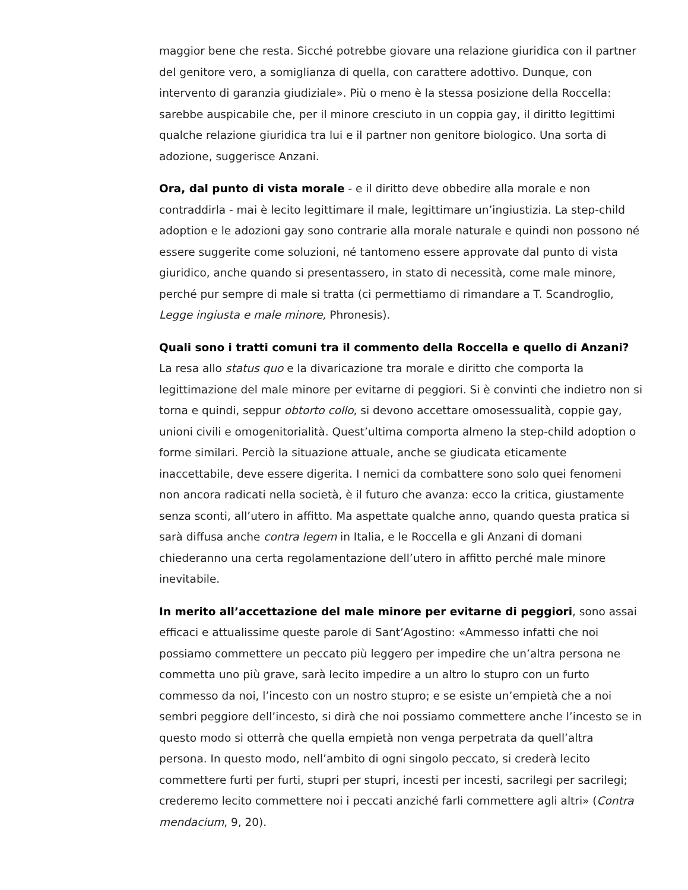maggior bene che resta. Sicché potrebbe giovare una relazione giuridica con il partner del genitore vero, a somiglianza di quella, con carattere adottivo. Dunque, con intervento di garanzia giudiziale». Più o meno è la stessa posizione della Roccella: sarebbe auspicabile che, per il minore cresciuto in un coppia gay, il diritto legittimi qualche relazione giuridica tra lui e il partner non genitore biologico. Una sorta di adozione, suggerisce Anzani.
Ora, dal punto di vista morale - e il diritto deve obbedire alla morale e non contraddirla - mai è lecito legittimare il male, legittimare un’ingiustizia. La step-child adoption e le adozioni gay sono contrarie alla morale naturale e quindi non possono né essere suggerite come soluzioni, né tantomeno essere approvate dal punto di vista giuridico, anche quando si presentassero, in stato di necessità, come male minore, perché pur sempre di male si tratta (ci permettiamo di rimandare a T. Scandroglio, Legge ingiusta e male minore, Phronesis).
Quali sono i tratti comuni tra il commento della Roccella e quello di Anzani? La resa allo status quo e la divaricazione tra morale e diritto che comporta la legittimazione del male minore per evitarne di peggiori. Si è convinti che indietro non si torna e quindi, seppur obtorto collo, si devono accettare omosessualità, coppie gay, unioni civili e omogenitorialità. Quest’ultima comporta almeno la step-child adoption o forme similari. Perciò la situazione attuale, anche se giudicata eticamente inaccettabile, deve essere digerita. I nemici da combattere sono solo quei fenomeni non ancora radicati nella società, è il futuro che avanza: ecco la critica, giustamente senza sconti, all’utero in affitto. Ma aspettate qualche anno, quando questa pratica si sarà diffusa anche contra legem in Italia, e le Roccella e gli Anzani di domani chiederanno una certa regolamentazione dell’utero in affitto perché male minore inevitabile.
In merito all’accettazione del male minore per evitarne di peggiori, sono assai efficaci e attualissime queste parole di Sant’Agostino: «Ammesso infatti che noi possiamo commettere un peccato più leggero per impedire che un’altra persona ne commetta uno più grave, sarà lecito impedire a un altro lo stupro con un furto commesso da noi, l’incesto con un nostro stupro; e se esiste un’empietà che a noi sembri peggiore dell’incesto, si dirà che noi possiamo commettere anche l’incesto se in questo modo si otterrà che quella empietà non venga perpetrata da quell’altra persona. In questo modo, nell’ambito di ogni singolo peccato, si crederà lecito commettere furti per furti, stupri per stupri, incesti per incesti, sacrilegi per sacrilegi; crederemo lecito commettere noi i peccati anziché farli commettere agli altri» (Contra mendacium, 9, 20).